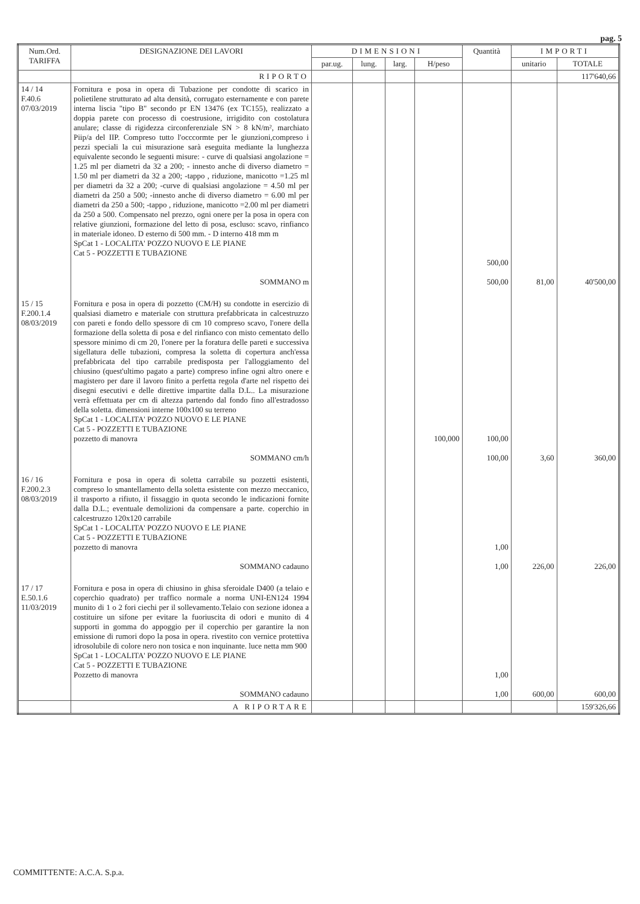pag. 5
| Num.Ord. TARIFFA | DESIGNAZIONE DEI LAVORI | DIMENSIONI | | | | Quantità | IMPORTI | |
| --- | --- | --- | --- | --- | --- | --- | --- | --- |
| | | par.ug. | lung. | larg. | H/peso | | unitario | TOTALE |
| | RIPORTO | | | | | | | 117'640,66 |
| 14 / 14 F.40.6 07/03/2019 | Fornitura e posa in opera di Tubazione per condotte di scarico in polietilene strutturato ad alta densità, corrugato esternamente e con parete interna liscia "tipo B" secondo pr EN 13476 (ex TC155), realizzato a doppia parete con processo di coestrusione, irrigidito con costolatura anulare; classe di rigidezza circonferenziale SN > 8 kN/m², marchiato Piip/a del IIP. Compreso tutto l'occcormte per le giunzioni,compreso i pezzi speciali la cui misurazione sarà eseguita mediante la lunghezza equivalente secondo le seguenti misure: - curve di qualsiasi angolazione = 1.25 ml per diametri da 32 a 200; - innesto anche di diverso diametro = 1.50 ml per diametri da 32 a 200; -tappo , riduzione, manicotto =1.25 ml per diametri da 32 a 200; -curve di qualsiasi angolazione = 4.50 ml per diametri da 250 a 500; -innesto anche di diverso diametro = 6.00 ml per diametri da 250 a 500; -tappo , riduzione, manicotto =2.00 ml per diametri da 250 a 500. Compensato nel prezzo, ogni onere per la posa in opera con relative giunzioni, formazione del letto di posa, escluso: scavo, rinfianco in materiale idoneo. D esterno di 500 mm. - D interno 418 mm m SpCat 1 - LOCALITA' POZZO NUOVO E LE PIANE Cat 5 - POZZETTI E TUBAZIONE SOMMANO m | | | | | 500,00 500,00 | 81,00 | 40'500,00 |
| 15 / 15 F.200.1.4 08/03/2019 | Fornitura e posa in opera di pozzetto (CM/H) su condotte in esercizio di qualsiasi diametro e materiale con struttura prefabbricata in calcestruzzo con pareti e fondo dello spessore di cm 10 compreso scavo, l'onere della formazione della soletta di posa e del rinfianco con misto cementato dello spessore minimo di cm 20, l'onere per la foratura delle pareti e successiva sigellatura delle tubazioni, compresa la soletta di copertura anch'essa prefabbricata del tipo carrabile predisposta per l'alloggiamento del chiusino (quest'ultimo pagato a parte) compreso infine ogni altro onere e magistero per dare il lavoro finito a perfetta regola d'arte nel rispetto dei disegni esecutivi e delle direttive impartite dalla D.L.. La misurazione verrà effettuata per cm di altezza partendo dal fondo fino all'estradosso della soletta. dimensioni interne 100x100 su terreno SpCat 1 - LOCALITA' POZZO NUOVO E LE PIANE Cat 5 - POZZETTI E TUBAZIONE pozzetto di manovra SOMMANO cm/h | | | | 100,000 | 100,00 100,00 | 3,60 | 360,00 |
| 16 / 16 F.200.2.3 08/03/2019 | Fornitura e posa in opera di soletta carrabile su pozzetti esistenti, compreso lo smantellamento della soletta esistente con mezzo meccanico, il trasporto a rifiuto, il fissaggio in quota secondo le indicazioni fornite dalla D.L.; eventuale demolizioni da compensare a parte. coperchio in calcestruzzo 120x120 carrabile SpCat 1 - LOCALITA' POZZO NUOVO E LE PIANE Cat 5 - POZZETTI E TUBAZIONE pozzetto di manovra SOMMANO cadauno | | | | | 1,00 1,00 | 226,00 | 226,00 |
| 17 / 17 E.50.1.6 11/03/2019 | Fornitura e posa in opera di chiusino in ghisa sferoidale D400 (a telaio e coperchio quadrato) per traffico normale a norma UNI-EN124 1994 munito di 1 o 2 fori ciechi per il sollevamento.Telaio con sezione idonea a costituire un sifone per evitare la fuoriuscita di odori e munito di 4 supporti in gomma do appoggio per il coperchio per garantire la non emissione di rumori dopo la posa in opera. rivestito con vernice protettiva idrosolubile di colore nero non tosica e non inquinante. luce netta mm 900 SpCat 1 - LOCALITA' POZZO NUOVO E LE PIANE Cat 5 - POZZETTI E TUBAZIONE Pozzetto di manovra SOMMANO cadauno | | | | | 1,00 1,00 | 600,00 | 600,00 |
| | A RIPORTARE | | | | | | | 159'326,66 |
COMMITTENTE: A.C.A. S.p.a.